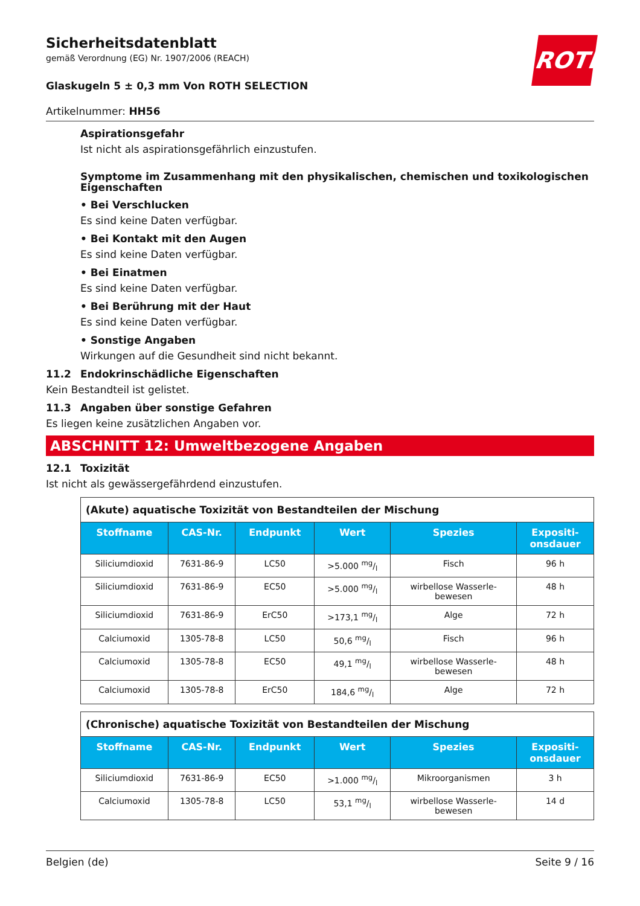ROTH
Sicherheitsdatenblatt
gemäß Verordnung (EG) Nr. 1907/2006 (REACH)
Glaskugeln 5 ± 0,3 mm Von ROTH SELECTION
Artikelnummer: HH56
Aspirationsgefahr
Ist nicht als aspirationsgefährlich einzustufen.
Symptome im Zusammenhang mit den physikalischen, chemischen und toxikologischen Eigenschaften
• Bei Verschlucken
Es sind keine Daten verfügbar.
• Bei Kontakt mit den Augen
Es sind keine Daten verfügbar.
• Bei Einatmen
Es sind keine Daten verfügbar.
• Bei Berührung mit der Haut
Es sind keine Daten verfügbar.
• Sonstige Angaben
Wirkungen auf die Gesundheit sind nicht bekannt.
11.2 Endokrinschädliche Eigenschaften
Kein Bestandteil ist gelistet.
11.3 Angaben über sonstige Gefahren
Es liegen keine zusätzlichen Angaben vor.
ABSCHNITT 12: Umweltbezogene Angaben
12.1 Toxizität
Ist nicht als gewässergefährdend einzustufen.
| (Akute) aquatische Toxizität von Bestandteilen der Mischung | | | | | |
| Stoffname | CAS-Nr. | Endpunkt | Wert | Spezies | Expositi- onsdauer |
| Siliciumdioxid | 7631-86-9 | LC50 | >5.000 mg/l | Fisch | 96 h |
| Siliciumdioxid | 7631-86-9 | EC50 | >5.000 mg/l | wirbellose Wasserle- bewesen | 48 h |
| Siliciumdioxid | 7631-86-9 | ErC50 | >173,1 mg/l | Alge | 72 h |
| Calciumoxid | 1305-78-8 | LC50 | 50,6 mg/l | Fisch | 96 h |
| Calciumoxid | 1305-78-8 | EC50 | 49,1 mg/l | wirbellose Wasserle- bewesen | 48 h |
| Calciumoxid | 1305-78-8 | ErC50 | 184,6 mg/l | Alge | 72 h |
| (Chronische) aquatische Toxizität von Bestandteilen der Mischung | | | | | |
| Stoffname | CAS-Nr. | Endpunkt | Wert | Spezies | Expositi- onsdauer |
| Siliciumdioxid | 7631-86-9 | EC50 | >1.000 mg/l | Mikroorganismen | 3 h |
| Calciumoxid | 1305-78-8 | LC50 | 53,1 mg/l | wirbellose Wasserle- bewesen | 14 d |
Belgien (de) Seite 9 / 16